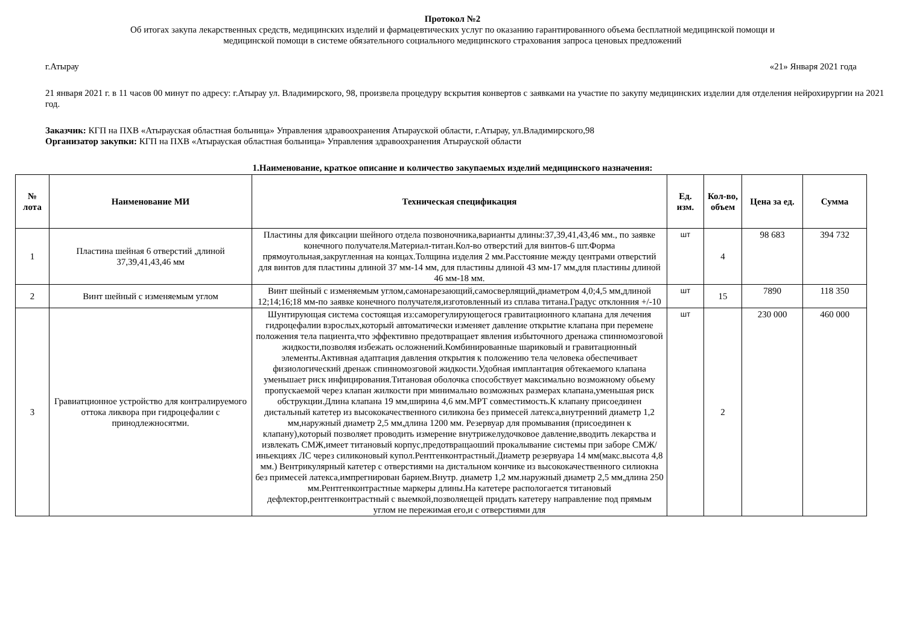Протокол №2
Об итогах закупа лекарственных средств, медицинских изделий и фармацевтических услуг по оказанию гарантированного объема бесплатной медицинской помощи и
медицинской помощи в системе обязательного социального медицинского страхования запроса ценовых предложений
г.Атырау «21» Января 2021 года
21 января 2021 г. в 11 часов 00 минут по адресу: г.Атырау ул. Владимирского, 98, произвела процедуру вскрытия конвертов с заявками на участие по закупу медицинских изделии для отделения нейрохирургии на 2021 год.
Заказчик: КГП на ПХВ «Атырауская областная больница» Управления здравоохранения Атырауской области, г.Атырау, ул.Владимирского,98
Организатор закупки: КГП на ПХВ «Атырауская областная больница» Управления здравоохранения Атырауской области
1.Наименование, краткое описание и количество закупаемых изделий медицинского назначения:
| № лота | Наименование МИ | Техническая спецификация | Ед. изм. | Кол-во, объем | Цена за ед. | Сумма |
| --- | --- | --- | --- | --- | --- | --- |
| 1 | Пластина шейная 6 отверстий ,длиной 37,39,41,43,46 мм | Пластины для фиксации шейного отдела позвоночника,варианты длины:37,39,41,43,46 мм., по заявке конечного получателя.Материал-титан.Кол-во отверстий для винтов-6 шт.Форма прямоугольная,закругленная на концах.Толщина изделия 2 мм.Расстояние между центрами отверстий для винтов для пластины длиной 37 мм-14 мм, для пластины длиной 43 мм-17 мм,для пластины длиной 46 мм-18 мм. | шт | 4 | 98 683 | 394 732 |
| 2 | Винт шейный с изменяемым углом | Винт шейный с изменяемым углом,самонарезающий,самосверлящий,диаметром 4,0;4,5 мм,длиной 12;14;16;18 мм-по заявке конечного получателя,изготовленный из сплава титана.Градус отклонния +/-10 | шт | 15 | 7890 | 118 350 |
| 3 | Гравиатционное устройство для контралируемого оттока ликвора при гидроцефалии с принодлежносятми. | Шунтирующая система состоящая из:саморегулирующегося гравитационного клапана для лечения гидроцефалии взрослых,который автоматически изменяет давление открытие клапана при перемене положения тела пациента,что эффективно предотвращает явления избыточного дренажа спинномозговой жидкости,позволяя избежать осложнений.Комбинированные шариковый и гравитационный элементы.Активная адаптация давления открытия к положению тела человека обеспечивает физиологический дренаж спинномозговой жидкости.Удобная имплантация обтекаемого клапана уменьшает риск инфицирования.Титановая оболочка способствует максимально возможному обьему пропускаемой через клапан жилкости при минимально возможных размерах клапана,уменьшая риск обструкции.Длина клапана 19 мм,ширина 4,6 мм.МРТ совместимость.К клапану присоединен дистальный катетер из высококачественного силикона без примесей латекса,внутренний диаметр 1,2 мм,наружный диаметр 2,5 мм,длина 1200 мм. Резервуар для промывания (присоединен к клапану),который позволяет проводить измерение внутрижелудочковое давление,вводить лекарства и извлекать СМЖ,имеет титановый корпус,предотвращаоший прокалывание системы при заборе СМЖ/иньекциях ЛС через силиконовый купол.Рентгенконтрастный.Диаметр резервуара 14 мм(макс.высота 4,8 мм.) Вентрикулярный катетер с отверстиями на дистальном кончике из высококачественного силиокна без примесей латекса,импрегнирован барием.Внутр. диаметр 1,2 мм.наружный диаметр 2,5 мм,длина 250 мм.Рентгенконтрастные маркеры длины.На катетере распологается титановый дефлектор,рентгенконтрастный с выемкой,позволяещей придать катетеру направление под прямым углом не пережимая его,и с отверстиями для | шт | 2 | 230 000 | 460 000 |